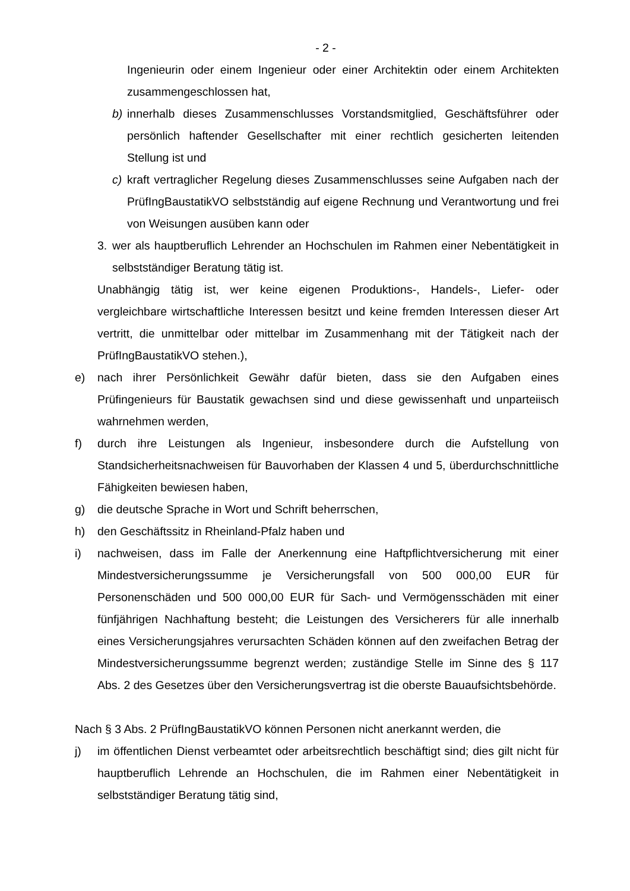- 2 -
Ingenieurin oder einem Ingenieur oder einer Architektin oder einem Architekten zusammengeschlossen hat,
b) innerhalb dieses Zusammenschlusses Vorstandsmitglied, Geschäftsführer oder persönlich haftender Gesellschafter mit einer rechtlich gesicherten leitenden Stellung ist und
c) kraft vertraglicher Regelung dieses Zusammenschlusses seine Aufgaben nach der PrüfIngBaustatikVO selbstständig auf eigene Rechnung und Verantwortung und frei von Weisungen ausüben kann oder
3. wer als hauptberuflich Lehrender an Hochschulen im Rahmen einer Nebentätigkeit in selbstständiger Beratung tätig ist.
Unabhängig tätig ist, wer keine eigenen Produktions-, Handels-, Liefer- oder vergleichbare wirtschaftliche Interessen besitzt und keine fremden Interessen dieser Art vertritt, die unmittelbar oder mittelbar im Zusammenhang mit der Tätigkeit nach der PrüfIngBaustatikVO stehen.),
e) nach ihrer Persönlichkeit Gewähr dafür bieten, dass sie den Aufgaben eines Prüfingenieurs für Baustatik gewachsen sind und diese gewissenhaft und unparteiisch wahrnehmen werden,
f) durch ihre Leistungen als Ingenieur, insbesondere durch die Aufstellung von Standsicherheitsnachweisen für Bauvorhaben der Klassen 4 und 5, überdurchschnittliche Fähigkeiten bewiesen haben,
g) die deutsche Sprache in Wort und Schrift beherrschen,
h) den Geschäftssitz in Rheinland-Pfalz haben und
i) nachweisen, dass im Falle der Anerkennung eine Haftpflichtversicherung mit einer Mindestversicherungssumme je Versicherungsfall von 500 000,00 EUR für Personenschäden und 500 000,00 EUR für Sach- und Vermögensschäden mit einer fünfjährigen Nachhaftung besteht; die Leistungen des Versicherers für alle innerhalb eines Versicherungsjahres verursachten Schäden können auf den zweifachen Betrag der Mindestversicherungssumme begrenzt werden; zuständige Stelle im Sinne des § 117 Abs. 2 des Gesetzes über den Versicherungsvertrag ist die oberste Bauaufsichtsbehörde.
Nach § 3 Abs. 2 PrüfIngBaustatikVO können Personen nicht anerkannt werden, die
j) im öffentlichen Dienst verbeamtet oder arbeitsrechtlich beschäftigt sind; dies gilt nicht für hauptberuflich Lehrende an Hochschulen, die im Rahmen einer Nebentätigkeit in selbstständiger Beratung tätig sind,